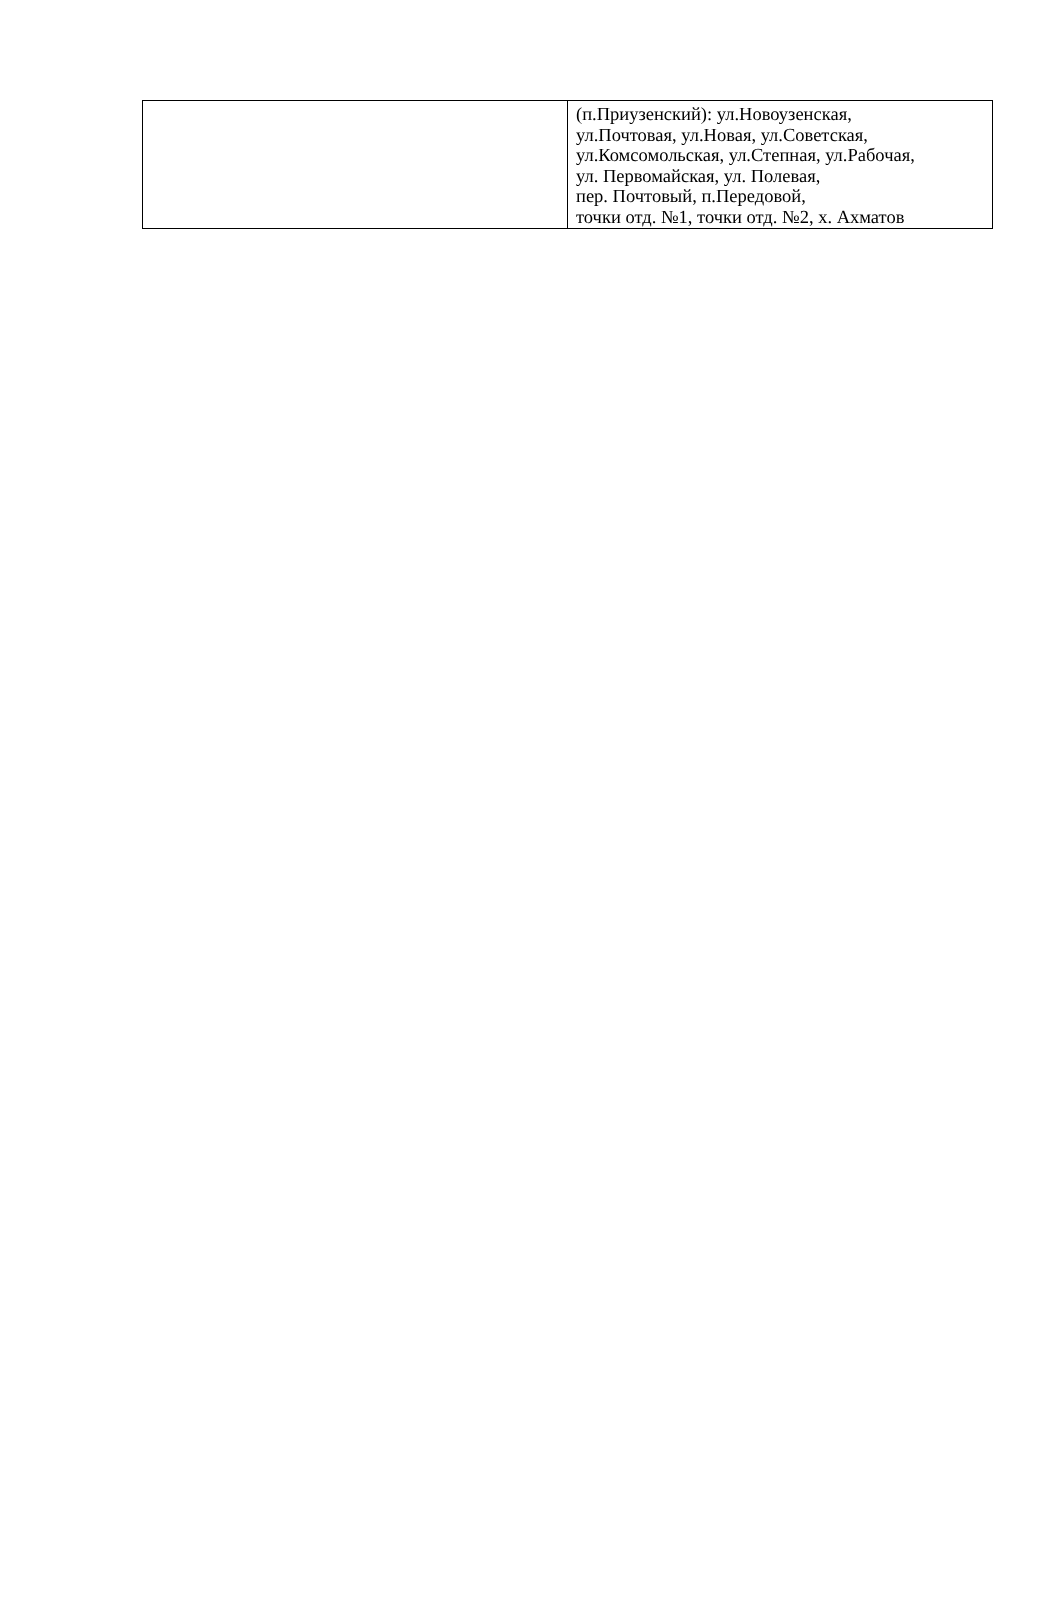| | (п.Приузенский): ул.Новоузенская, ул.Почтовая, ул.Новая, ул.Советская, ул.Комсомольская, ул.Степная, ул.Рабочая, ул. Первомайская, ул. Полевая, пер. Почтовый, п.Передовой, точки отд. №1, точки отд. №2, х. Ахматов |